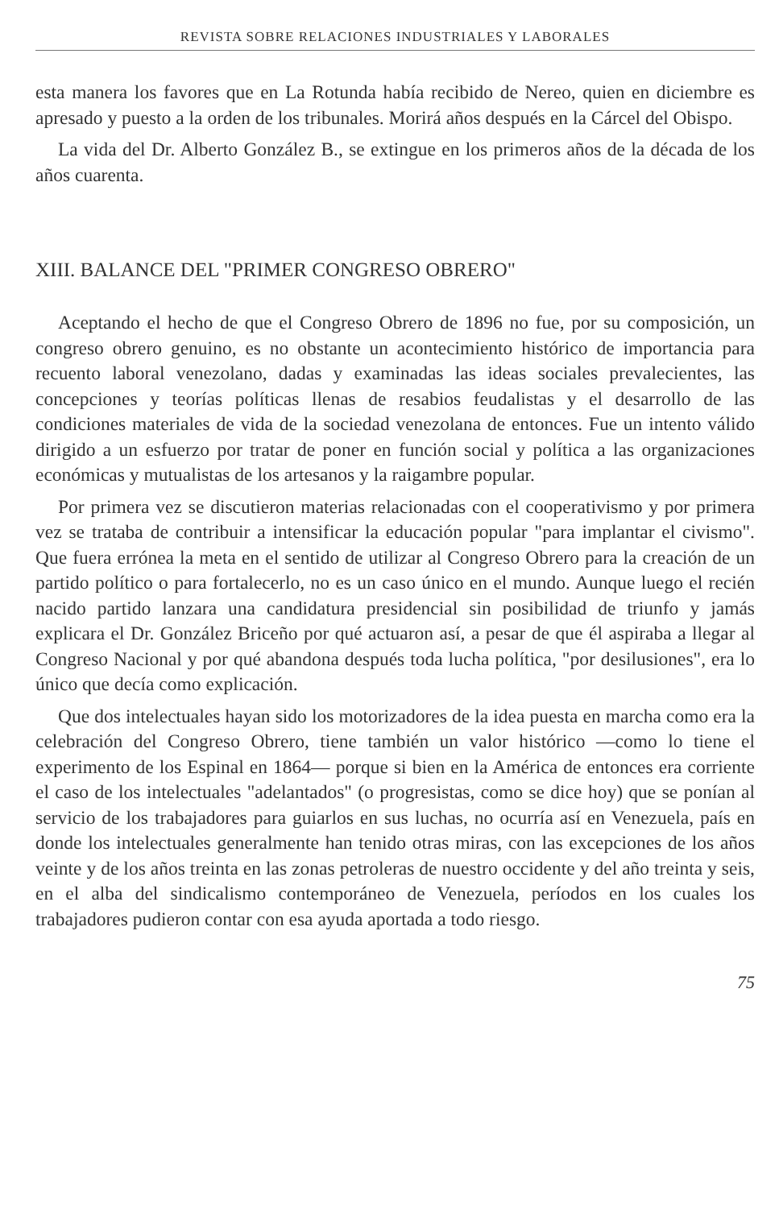REVISTA SOBRE RELACIONES INDUSTRIALES Y LABORALES
esta manera los favores que en La Rotunda había recibido de Nereo, quien en diciembre es apresado y puesto a la orden de los tribunales. Morirá años después en la Cárcel del Obispo.
La vida del Dr. Alberto González B., se extingue en los primeros años de la década de los años cuarenta.
XIII. BALANCE DEL "PRIMER CONGRESO OBRERO"
Aceptando el hecho de que el Congreso Obrero de 1896 no fue, por su composición, un congreso obrero genuino, es no obstante un acontecimiento histórico de importancia para recuento laboral venezolano, dadas y examinadas las ideas sociales prevalecientes, las concepciones y teorías políticas llenas de resabios feudalistas y el desarrollo de las condiciones materiales de vida de la sociedad venezolana de entonces. Fue un intento válido dirigido a un esfuerzo por tratar de poner en función social y política a las organizaciones económicas y mutualistas de los artesanos y la raigambre popular.
Por primera vez se discutieron materias relacionadas con el cooperativismo y por primera vez se trataba de contribuir a intensificar la educación popular "para implantar el civismo". Que fuera errónea la meta en el sentido de utilizar al Congreso Obrero para la creación de un partido político o para fortalecerlo, no es un caso único en el mundo. Aunque luego el recién nacido partido lanzara una candidatura presidencial sin posibilidad de triunfo y jamás explicara el Dr. González Briceño por qué actuaron así, a pesar de que él aspiraba a llegar al Congreso Nacional y por qué abandona después toda lucha política, "por desilusiones", era lo único que decía como explicación.
Que dos intelectuales hayan sido los motorizadores de la idea puesta en marcha como era la celebración del Congreso Obrero, tiene también un valor histórico —como lo tiene el experimento de los Espinal en 1864— porque si bien en la América de entonces era corriente el caso de los intelectuales "adelantados" (o progresistas, como se dice hoy) que se ponían al servicio de los trabajadores para guiarlos en sus luchas, no ocurría así en Venezuela, país en donde los intelectuales generalmente han tenido otras miras, con las excepciones de los años veinte y de los años treinta en las zonas petroleras de nuestro occidente y del año treinta y seis, en el alba del sindicalismo contemporáneo de Venezuela, períodos en los cuales los trabajadores pudieron contar con esa ayuda aportada a todo riesgo.
75